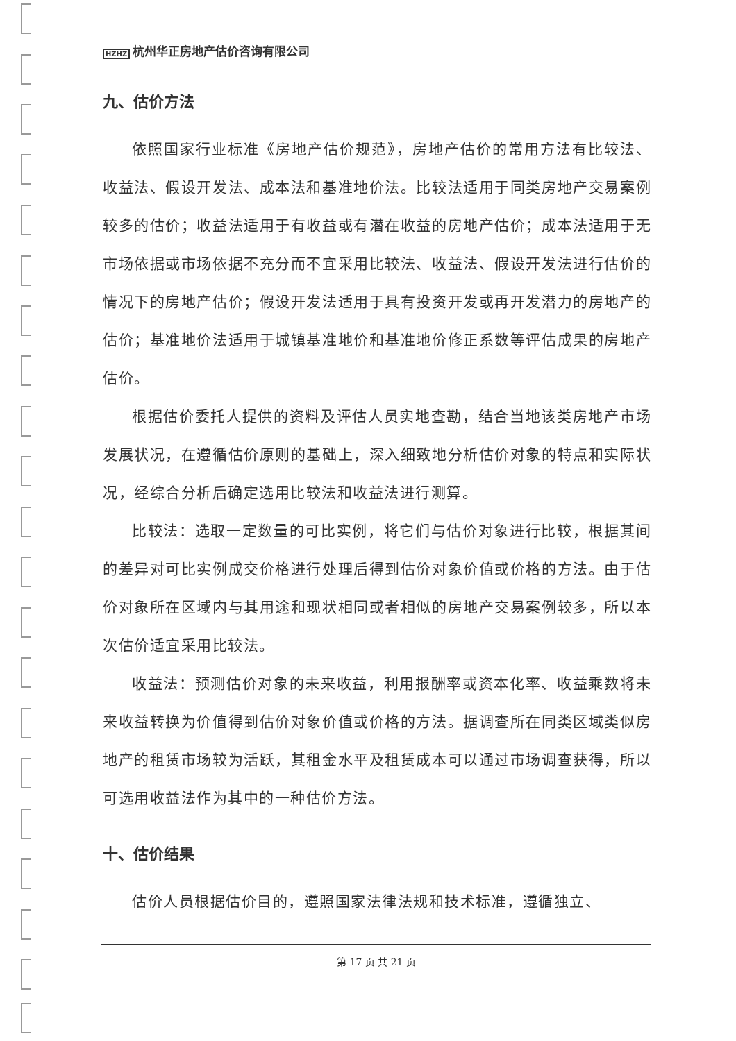HZHZ 杭州华正房地产估价咨询有限公司
九、估价方法
依照国家行业标准《房地产估价规范》，房地产估价的常用方法有比较法、收益法、假设开发法、成本法和基准地价法。比较法适用于同类房地产交易案例较多的估价；收益法适用于有收益或有潜在收益的房地产估价；成本法适用于无市场依据或市场依据不充分而不宜采用比较法、收益法、假设开发法进行估价的情况下的房地产估价；假设开发法适用于具有投资开发或再开发潜力的房地产的估价；基准地价法适用于城镇基准地价和基准地价修正系数等评估成果的房地产估价。
根据估价委托人提供的资料及评估人员实地查勘，结合当地该类房地产市场发展状况，在遵循估价原则的基础上，深入细致地分析估价对象的特点和实际状况，经综合分析后确定选用比较法和收益法进行测算。
比较法：选取一定数量的可比实例，将它们与估价对象进行比较，根据其间的差异对可比实例成交价格进行处理后得到估价对象价值或价格的方法。由于估价对象所在区域内与其用途和现状相同或者相似的房地产交易案例较多，所以本次估价适宜采用比较法。
收益法：预测估价对象的未来收益，利用报酬率或资本化率、收益乘数将未来收益转换为价值得到估价对象价值或价格的方法。据调查所在同类区域类似房地产的租赁市场较为活跃，其租金水平及租赁成本可以通过市场调查获得，所以可选用收益法作为其中的一种估价方法。
十、估价结果
估价人员根据估价目的，遵照国家法律法规和技术标准，遵循独立、
第 17 页 共 21 页